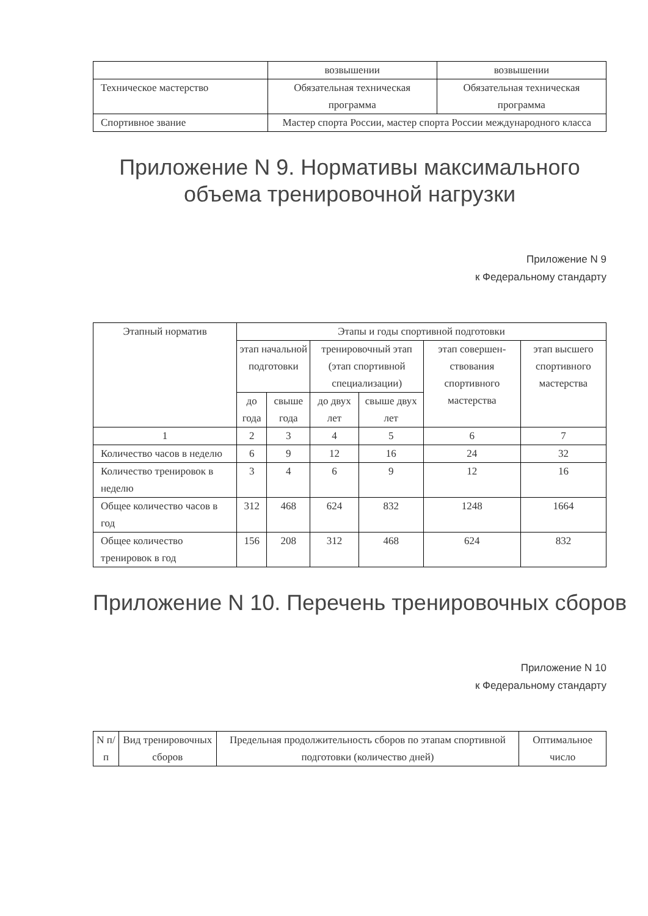| | возвышении | возвышении |
| Техническое мастерство | Обязательная техническая программа | Обязательная техническая программа |
| Спортивное звание | Мастер спорта России, мастер спорта России международного класса | |
Приложение N 9. Нормативы максимального объема тренировочной нагрузки
Приложение N 9
к Федеральному стандарту
| Этапный норматив | Этапы и годы спортивной подготовки | | | | | |
| --- | --- | --- | --- | --- | --- | --- |
| | этап начальной подготовки | | тренировочный этап (этап спортивной специализации) | | этап совершен-ствования спортивного мастерства | этап высшего спортивного мастерства |
| | до года | свыше года | до двух лет | свыше двух лет | | |
| 1 | 2 | 3 | 4 | 5 | 6 | 7 |
| Количество часов в неделю | 6 | 9 | 12 | 16 | 24 | 32 |
| Количество тренировок в неделю | 3 | 4 | 6 | 9 | 12 | 16 |
| Общее количество часов в год | 312 | 468 | 624 | 832 | 1248 | 1664 |
| Общее количество тренировок в год | 156 | 208 | 312 | 468 | 624 | 832 |
Приложение N 10. Перечень тренировочных сборов
Приложение N 10
к Федеральному стандарту
| N п/п | Вид тренировочных сборов | Предельная продолжительность сборов по этапам спортивной подготовки (количество дней) | Оптимальное число |
| --- | --- | --- | --- |